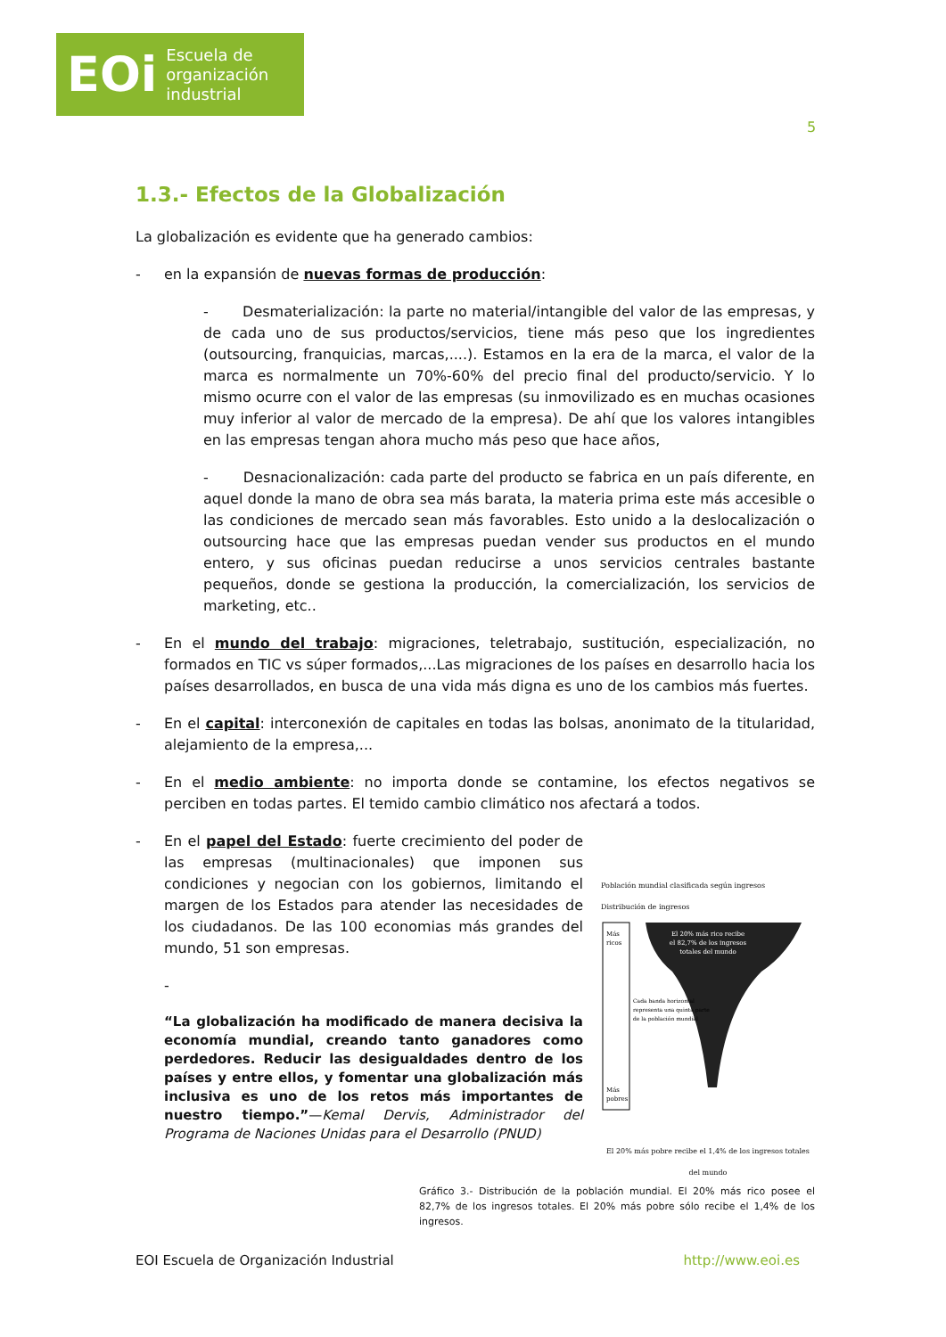EOi Escuela de
organización
industrial
5
1.3.- Efectos de la Globalización
La globalización es evidente que ha generado cambios:
- en la expansión de nuevas formas de producción:
- Desmaterialización: la parte no material/intangible del valor de las empresas, y de cada uno de sus productos/servicios, tiene más peso que los ingredientes (outsourcing, franquicias, marcas,....). Estamos en la era de la marca, el valor de la marca es normalmente un 70%-60% del precio final del producto/servicio. Y lo mismo ocurre con el valor de las empresas (su inmovilizado es en muchas ocasiones muy inferior al valor de mercado de la empresa). De ahí que los valores intangibles en las empresas tengan ahora mucho más peso que hace años,
- Desnacionalización: cada parte del producto se fabrica en un país diferente, en aquel donde la mano de obra sea más barata, la materia prima este más accesible o las condiciones de mercado sean más favorables. Esto unido a la deslocalización o outsourcing hace que las empresas puedan vender sus productos en el mundo entero, y sus oficinas puedan reducirse a unos servicios centrales bastante pequeños, donde se gestiona la producción, la comercialización, los servicios de marketing, etc..
- En el mundo del trabajo: migraciones, teletrabajo, sustitución, especialización, no formados en TIC vs súper formados,...Las migraciones de los países en desarrollo hacia los países desarrollados, en busca de una vida más digna es uno de los cambios más fuertes.
- En el capital: interconexión de capitales en todas las bolsas, anonimato de la titularidad, alejamiento de la empresa,...
- En el medio ambiente: no importa donde se contamine, los efectos negativos se perciben en todas partes. El temido cambio climático nos afectará a todos.
- En el papel del Estado: fuerte crecimiento del poder de las empresas (multinacionales) que imponen sus condiciones y negocian con los gobiernos, limitando el margen de los Estados para atender las necesidades de los ciudadanos. De las 100 economias más grandes del mundo, 51 son empresas.
-
“La globalización ha modificado de manera decisiva la economía mundial, creando tanto ganadores como perdedores. Reducir las desigualdades dentro de los países y entre ellos, y fomentar una globalización más inclusiva es uno de los retos más importantes de nuestro tiempo.”—Kemal Dervis, Administrador del Programa de Naciones Unidas para el Desarrollo (PNUD)
Población mundial clasificada según ingresos Distribución de ingresos
El 20% más rico recibe
el 82,7% de los ingresos
totales del mundo
Más
ricos
Cada banda horizontal
representa una quinta parte
de la población mundial
Más
pobres
El 20% más pobre recibe el 1,4% de los ingresos totales del mundo
Gráfico 3.- Distribución de la población mundial. El 20% más rico posee el 82,7% de los ingresos totales. El 20% más pobre sólo recibe el 1,4% de los ingresos.
EOI Escuela de Organización Industrial http://www.eoi.es